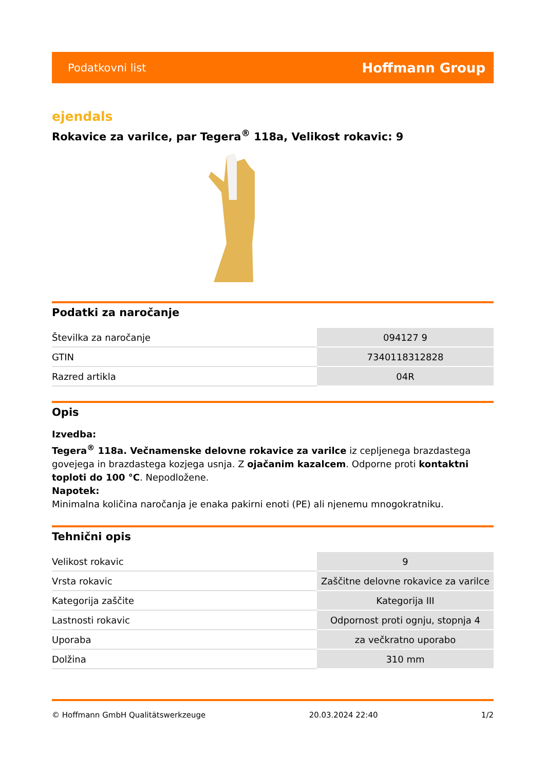Podatkovni list Hoffmann Group
ejendals
Rokavice za varilce, par Tegera<sup>®</sup> 118a, Velikost rokavic: 9
Podatki za naročanje
| Številka za naročanje | 094127 9 |
| GTIN | 7340118312828 |
| Razred artikla | 04R |
Opis
Izvedba:
Tegera<sup>®</sup> 118a. Večnamenske delovne rokavice za varilce iz cepljenega brazdastega govejega in brazdastega kozjega usnja. Z ojačanim kazalcem. Odporne proti kontaktni toploti do 100 °C. Nepodložene.
Napotek:
Minimalna količina naročanja je enaka pakirni enoti (PE) ali njenemu mnogokratniku.
Tehnični opis
| Velikost rokavic | 9 |
| Vrsta rokavic | Zaščitne delovne rokavice za varilce |
| Kategorija zaščite | Kategorija III |
| Lastnosti rokavic | Odpornost proti ognju, stopnja 4 |
| Uporaba | za večkratno uporabo |
| Dolžina | 310 mm |
© Hoffmann GmbH Qualitätswerkzeuge 20.03.2024 22:40 1/2